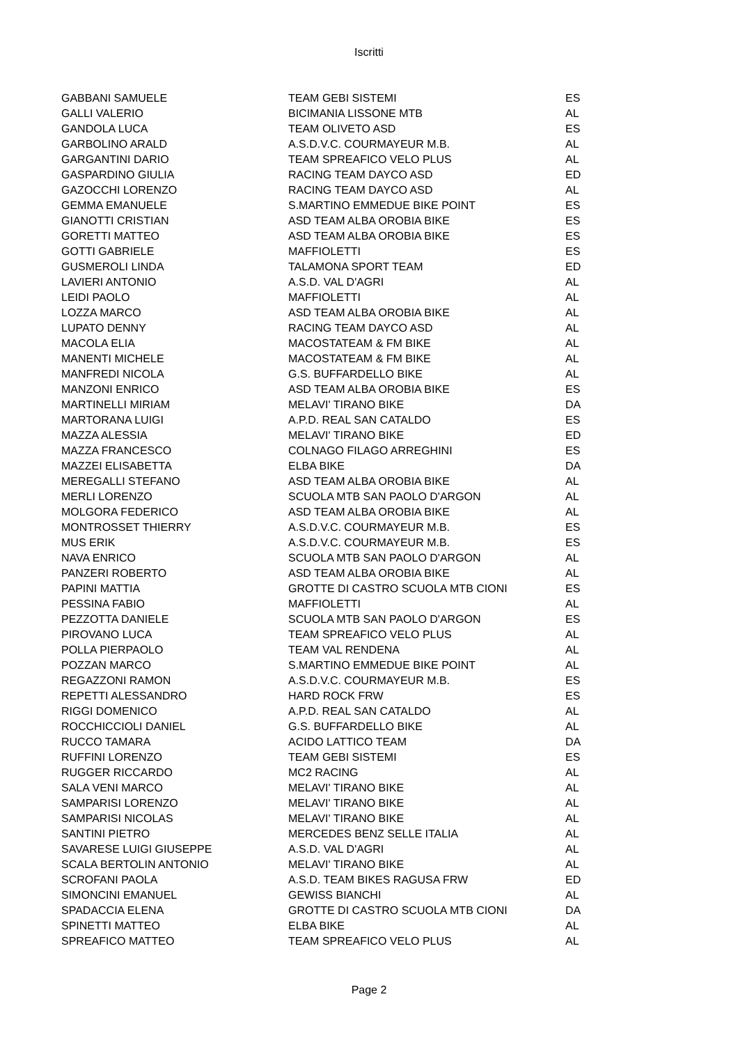Iscritti
| GABBANI SAMUELE | TEAM GEBI SISTEMI | ES |
| GALLI VALERIO | BICIMANIA LISSONE MTB | AL |
| GANDOLA LUCA | TEAM OLIVETO ASD | ES |
| GARBOLINO ARALD | A.S.D.V.C. COURMAYEUR M.B. | AL |
| GARGANTINI DARIO | TEAM SPREAFICO VELO PLUS | AL |
| GASPARDINO GIULIA | RACING TEAM DAYCO ASD | ED |
| GAZOCCHI LORENZO | RACING TEAM DAYCO ASD | AL |
| GEMMA EMANUELE | S.MARTINO EMMEDUE BIKE POINT | ES |
| GIANOTTI CRISTIAN | ASD TEAM ALBA OROBIA BIKE | ES |
| GORETTI MATTEO | ASD TEAM ALBA OROBIA BIKE | ES |
| GOTTI GABRIELE | MAFFIOLETTI | ES |
| GUSMEROLI LINDA | TALAMONA SPORT TEAM | ED |
| LAVIERI ANTONIO | A.S.D. VAL D'AGRI | AL |
| LEIDI PAOLO | MAFFIOLETTI | AL |
| LOZZA MARCO | ASD TEAM ALBA OROBIA BIKE | AL |
| LUPATO DENNY | RACING TEAM DAYCO ASD | AL |
| MACOLA ELIA | MACOSTATEAM & FM BIKE | AL |
| MANENTI MICHELE | MACOSTATEAM & FM BIKE | AL |
| MANFREDI NICOLA | G.S. BUFFARDELLO BIKE | AL |
| MANZONI ENRICO | ASD TEAM ALBA OROBIA BIKE | ES |
| MARTINELLI MIRIAM | MELAVI' TIRANO BIKE | DA |
| MARTORANA LUIGI | A.P.D. REAL SAN CATALDO | ES |
| MAZZA ALESSIA | MELAVI' TIRANO BIKE | ED |
| MAZZA FRANCESCO | COLNAGO FILAGO ARREGHINI | ES |
| MAZZEI ELISABETTA | ELBA BIKE | DA |
| MEREGALLI STEFANO | ASD TEAM ALBA OROBIA BIKE | AL |
| MERLI LORENZO | SCUOLA MTB SAN PAOLO D'ARGON | AL |
| MOLGORA FEDERICO | ASD TEAM ALBA OROBIA BIKE | AL |
| MONTROSSET THIERRY | A.S.D.V.C. COURMAYEUR M.B. | ES |
| MUS ERIK | A.S.D.V.C. COURMAYEUR M.B. | ES |
| NAVA ENRICO | SCUOLA MTB SAN PAOLO D'ARGON | AL |
| PANZERI ROBERTO | ASD TEAM ALBA OROBIA BIKE | AL |
| PAPINI MATTIA | GROTTE DI CASTRO SCUOLA MTB CIONI | ES |
| PESSINA FABIO | MAFFIOLETTI | AL |
| PEZZOTTA DANIELE | SCUOLA MTB SAN PAOLO D'ARGON | ES |
| PIROVANO LUCA | TEAM SPREAFICO VELO PLUS | AL |
| POLLA PIERPAOLO | TEAM VAL RENDENA | AL |
| POZZAN MARCO | S.MARTINO EMMEDUE BIKE POINT | AL |
| REGAZZONI RAMON | A.S.D.V.C. COURMAYEUR M.B. | ES |
| REPETTI ALESSANDRO | HARD ROCK FRW | ES |
| RIGGI DOMENICO | A.P.D. REAL SAN CATALDO | AL |
| ROCCHICCIOLI DANIEL | G.S. BUFFARDELLO BIKE | AL |
| RUCCO TAMARA | ACIDO LATTICO TEAM | DA |
| RUFFINI LORENZO | TEAM GEBI SISTEMI | ES |
| RUGGER RICCARDO | MC2 RACING | AL |
| SALA VENI MARCO | MELAVI' TIRANO BIKE | AL |
| SAMPARISI LORENZO | MELAVI' TIRANO BIKE | AL |
| SAMPARISI NICOLAS | MELAVI' TIRANO BIKE | AL |
| SANTINI PIETRO | MERCEDES BENZ SELLE ITALIA | AL |
| SAVARESE LUIGI GIUSEPPE | A.S.D. VAL D'AGRI | AL |
| SCALA BERTOLIN ANTONIO | MELAVI' TIRANO BIKE | AL |
| SCROFANI PAOLA | A.S.D. TEAM BIKES RAGUSA FRW | ED |
| SIMONCINI EMANUEL | GEWISS BIANCHI | AL |
| SPADACCIA ELENA | GROTTE DI CASTRO SCUOLA MTB CIONI | DA |
| SPINETTI MATTEO | ELBA BIKE | AL |
| SPREAFICO MATTEO | TEAM SPREAFICO VELO PLUS | AL |
Page 2